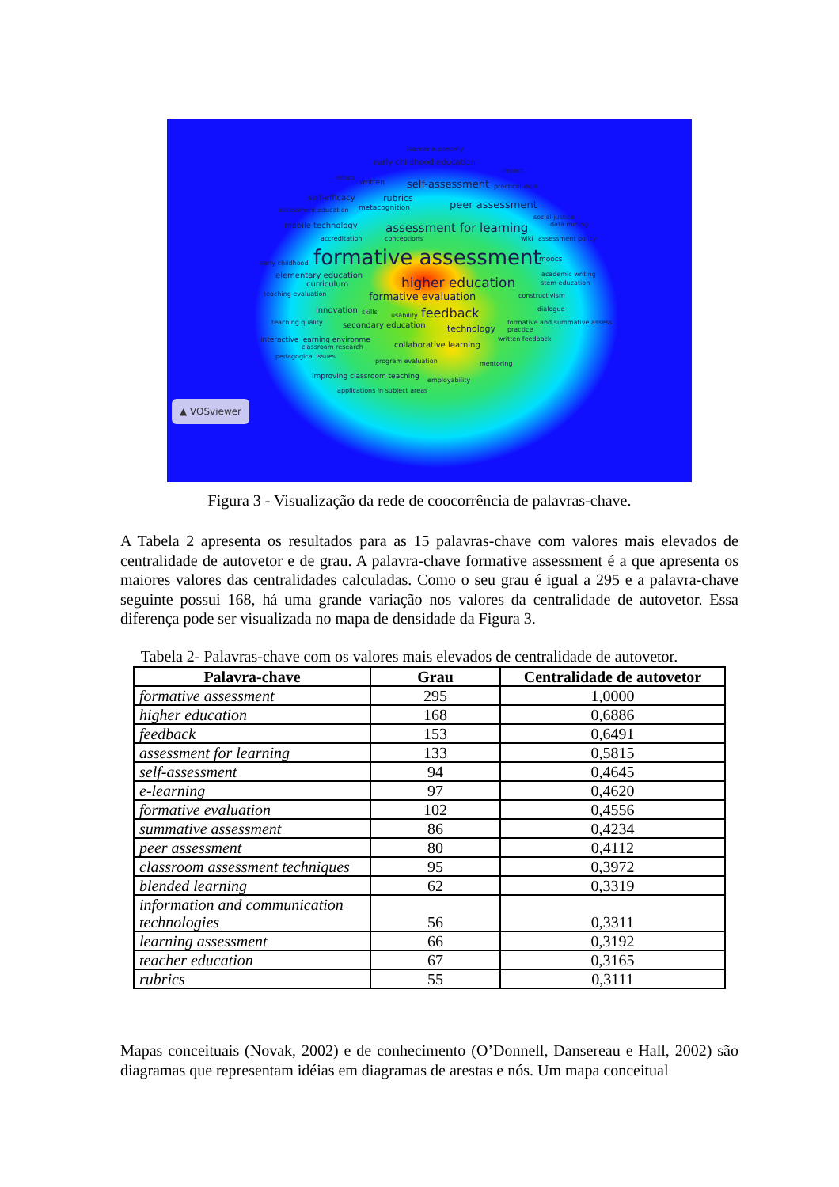learner autonomy
early childhood education
impact
ethics
written self-assessment practical work
self-efficacy rubrics
assessment education metacognition peer assessment
social justice
mobile technology assessment for learning data mining
accreditation conceptions wiki assessment policy
early childhood formative assessment moocs
elementary education academic writing
curriculum higher education stem education
teaching evaluation formative evaluation constructivism
innovation skills usability feedback dialogue
teaching quality secondary education technology formative and summative assess
practice
interactive learning environme written feedback
classroom research collaborative learning
pedagogical issues program evaluation mentoring
improving classroom teaching employability
applications in subject areas
▲ VOSviewer
Figura 3 - Visualização da rede de coocorrência de palavras-chave.
A Tabela 2 apresenta os resultados para as 15 palavras-chave com valores mais elevados de centralidade de autovetor e de grau. A palavra-chave formative assessment é a que apresenta os maiores valores das centralidades calculadas. Como o seu grau é igual a 295 e a palavra-chave seguinte possui 168, há uma grande variação nos valores da centralidade de autovetor. Essa diferença pode ser visualizada no mapa de densidade da Figura 3.
Tabela 2- Palavras-chave com os valores mais elevados de centralidade de autovetor.
| Palavra-chave | Grau | Centralidade de autovetor |
| --- | --- | --- |
| formative assessment | 295 | 1,0000 |
| higher education | 168 | 0,6886 |
| feedback | 153 | 0,6491 |
| assessment for learning | 133 | 0,5815 |
| self-assessment | 94 | 0,4645 |
| e-learning | 97 | 0,4620 |
| formative evaluation | 102 | 0,4556 |
| summative assessment | 86 | 0,4234 |
| peer assessment | 80 | 0,4112 |
| classroom assessment techniques | 95 | 0,3972 |
| blended learning | 62 | 0,3319 |
| information and communication technologies | 56 | 0,3311 |
| learning assessment | 66 | 0,3192 |
| teacher education | 67 | 0,3165 |
| rubrics | 55 | 0,3111 |
Mapas conceituais (Novak, 2002) e de conhecimento (O’Donnell, Dansereau e Hall, 2002) são diagramas que representam idéias em diagramas de arestas e nós. Um mapa conceitual